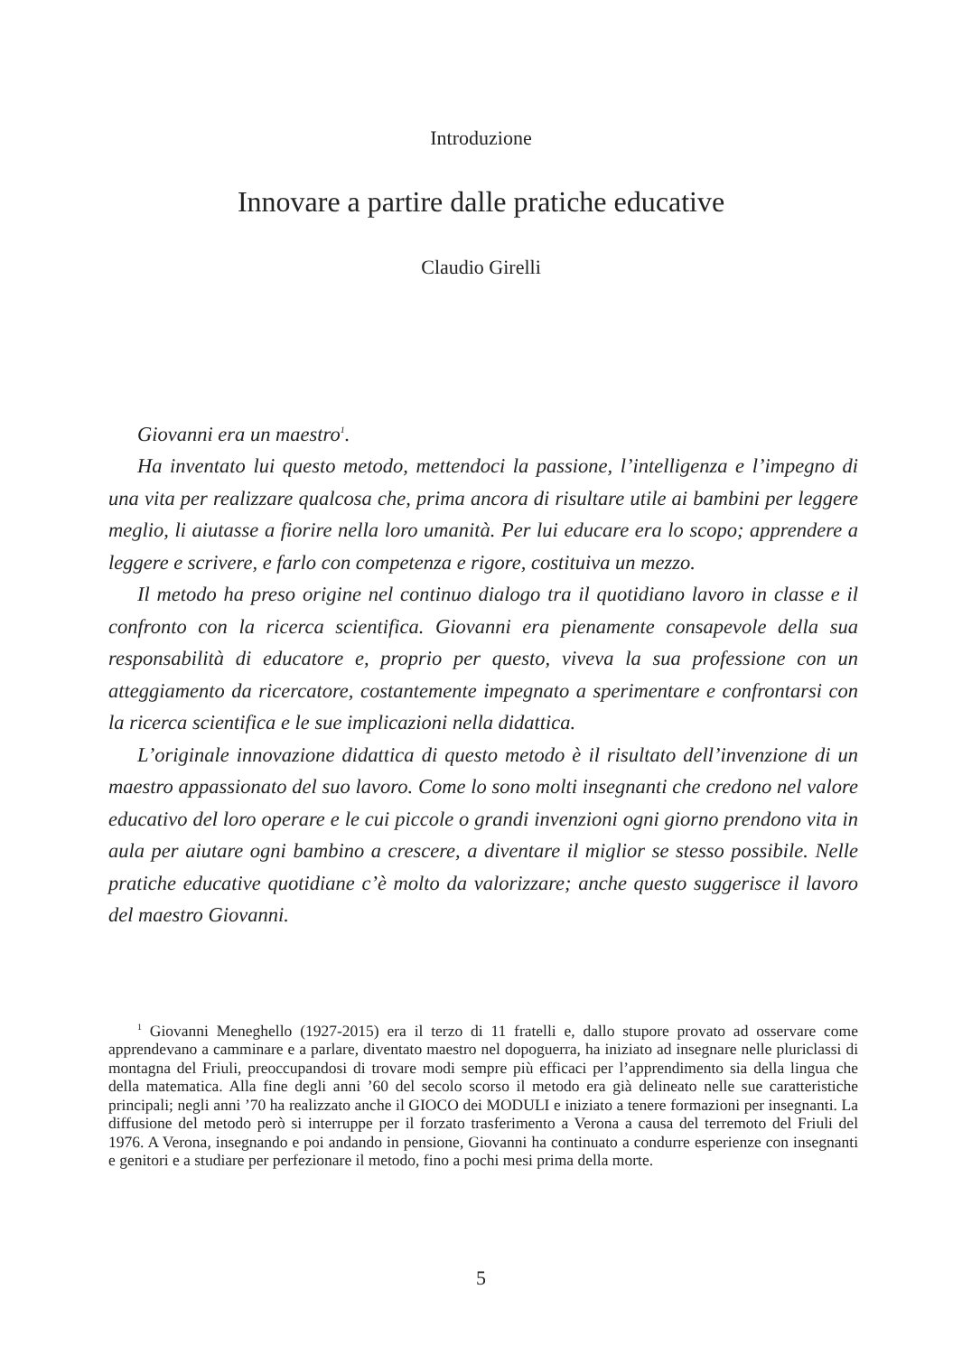Introduzione
Innovare a partire dalle pratiche educative
Claudio Girelli
Giovanni era un maestro<sup>1</sup>.
Ha inventato lui questo metodo, mettendoci la passione, l’intelligenza e l’impegno di una vita per realizzare qualcosa che, prima ancora di risultare utile ai bambini per leggere meglio, li aiutasse a fiorire nella loro umanità. Per lui educare era lo scopo; apprendere a leggere e scrivere, e farlo con competenza e rigore, costituiva un mezzo.
Il metodo ha preso origine nel continuo dialogo tra il quotidiano lavoro in classe e il confronto con la ricerca scientifica. Giovanni era pienamente consapevole della sua responsabilità di educatore e, proprio per questo, viveva la sua professione con un atteggiamento da ricercatore, costantemente impegnato a sperimentare e confrontarsi con la ricerca scientifica e le sue implicazioni nella didattica.
L’originale innovazione didattica di questo metodo è il risultato dell’invenzione di un maestro appassionato del suo lavoro. Come lo sono molti insegnanti che credono nel valore educativo del loro operare e le cui piccole o grandi invenzioni ogni giorno prendono vita in aula per aiutare ogni bambino a crescere, a diventare il miglior se stesso possibile. Nelle pratiche educative quotidiane c’è molto da valorizzare; anche questo suggerisce il lavoro del maestro Giovanni.
<sup>1</sup> Giovanni Meneghello (1927-2015) era il terzo di 11 fratelli e, dallo stupore provato ad osservare come apprendevano a camminare e a parlare, diventato maestro nel dopoguerra, ha iniziato ad insegnare nelle pluriclassi di montagna del Friuli, preoccupandosi di trovare modi sempre più efficaci per l’apprendimento sia della lingua che della matematica. Alla fine degli anni ’60 del secolo scorso il metodo era già delineato nelle sue caratteristiche principali; negli anni ’70 ha realizzato anche il GIOCO dei MODULI e iniziato a tenere formazioni per insegnanti. La diffusione del metodo però si interruppe per il forzato trasferimento a Verona a causa del terremoto del Friuli del 1976. A Verona, insegnando e poi andando in pensione, Giovanni ha continuato a condurre esperienze con insegnanti e genitori e a studiare per perfezionare il metodo, fino a pochi mesi prima della morte.
5